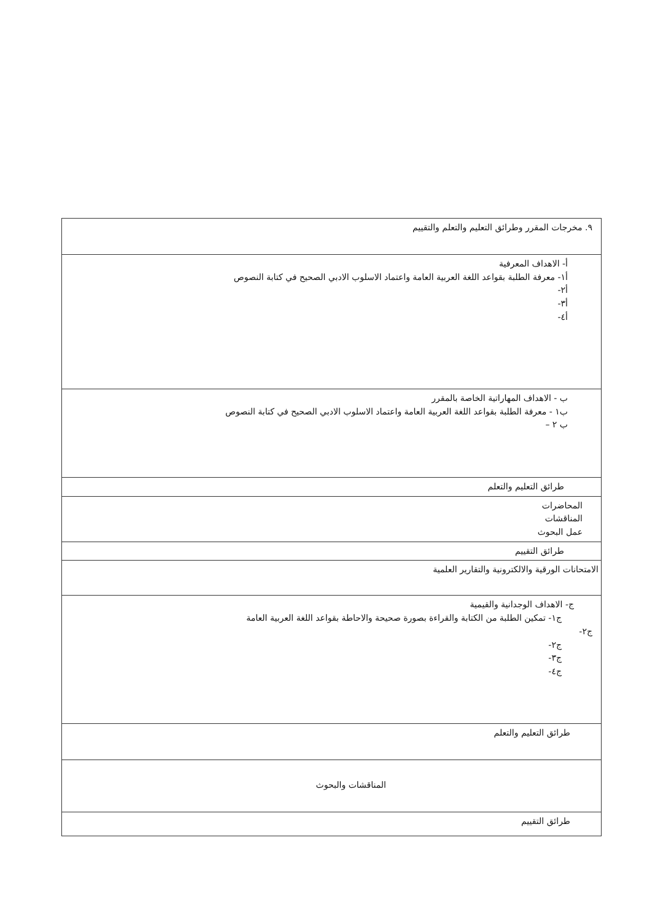| ٩. مخرجات المقرر وطرائق التعليم والتعلم والتقييم |
| أ- الاهداف المعرفية أ١- معرفة الطلبة بقواعد اللغة العربية العامة واعتماد الاسلوب الادبي الصحيح في كتابة النصوص أ٢- أ٣- أ٤- |
| ب - الاهداف المهاراتية الخاصة بالمقرر ب١ - معرفة الطلبة بقواعد اللغة العربية العامة واعتماد الاسلوب الادبي الصحيح في كتابة النصوص ب ٢ – |
| طرائق التعليم والتعلم |
| المحاضرات المناقشات عمل البحوث |
| طرائق التقييم |
| الامتحانات الورقية والالكترونية والتقارير العلمية |
| ج- الاهداف الوجدانية والقيمية ج١- تمكين الطلبة من الكتابة والقراءة بصورة صحيحة والاحاطة بقواعد اللغة العربية العامة ج٢- ج٢- ج٣- ج٤- |
| طرائق التعليم والتعلم |
| المناقشات والبحوث |
| طرائق التقييم |